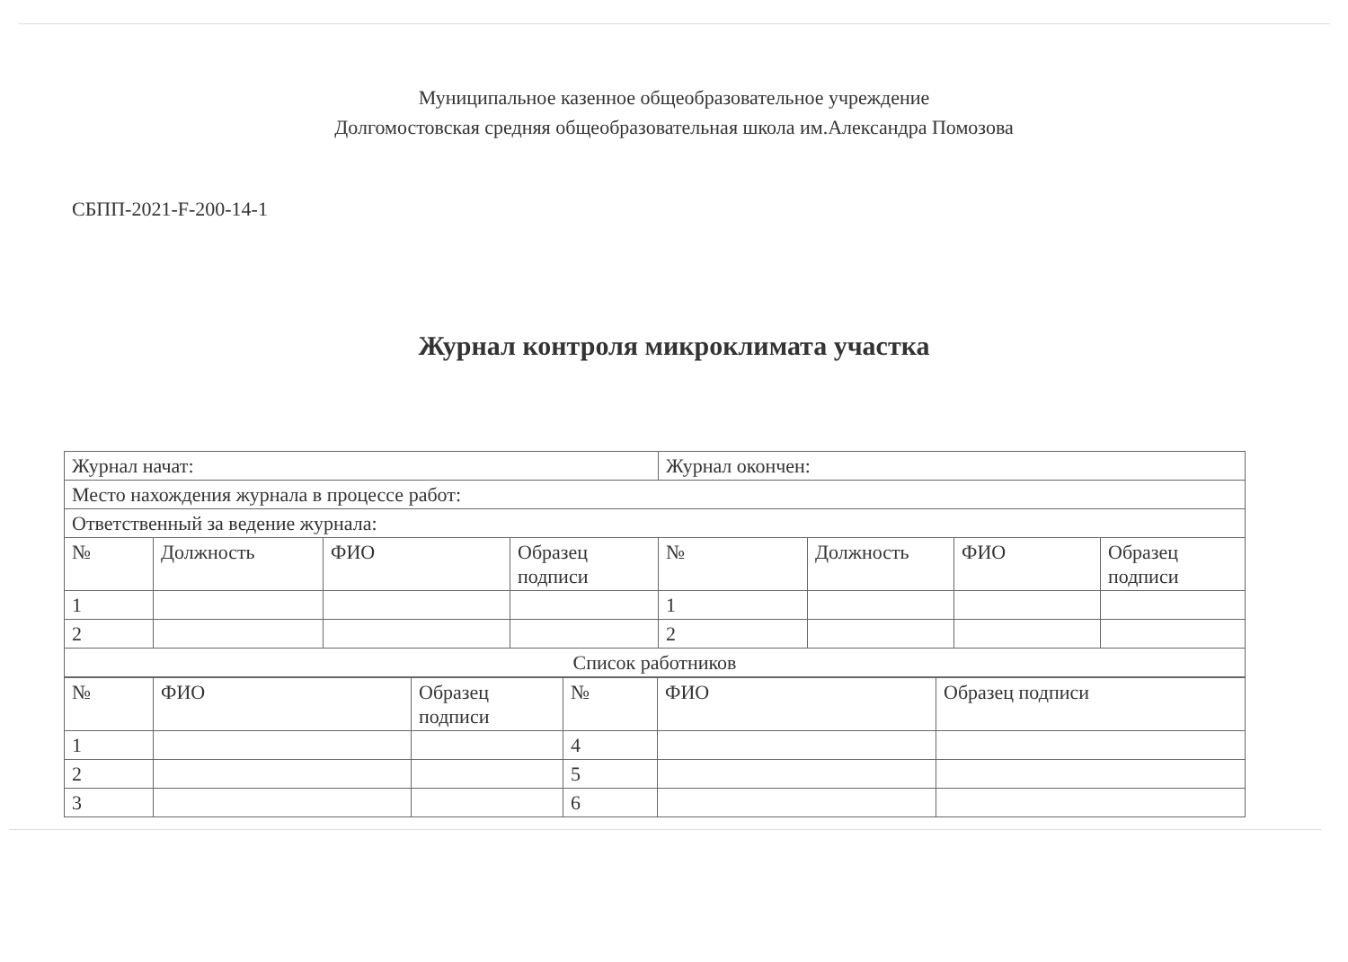Муниципальное казенное общеобразовательное учреждение
Долгомостовская средняя общеобразовательная школа им.Александра Помозова
СБПП-2021-F-200-14-1
Журнал контроля микроклимата участка
| Журнал начат: | | | | Журнал окончен: | | | |
| Место нахождения журнала в процессе работ: | | | | | | | |
| Ответственный за ведение журнала: | | | | | | | |
| № | Должность | ФИО | Образец подписи | № | Должность | ФИО | Образец подписи |
| 1 | | | | 1 | | | |
| 2 | | | | 2 | | | |
| Список работников | | | | | | | |
| № | ФИО | Образец подписи | № | ФИО | Образец подписи |
| 1 | | | 4 | | |
| 2 | | | 5 | | |
| 3 | | | 6 | | |